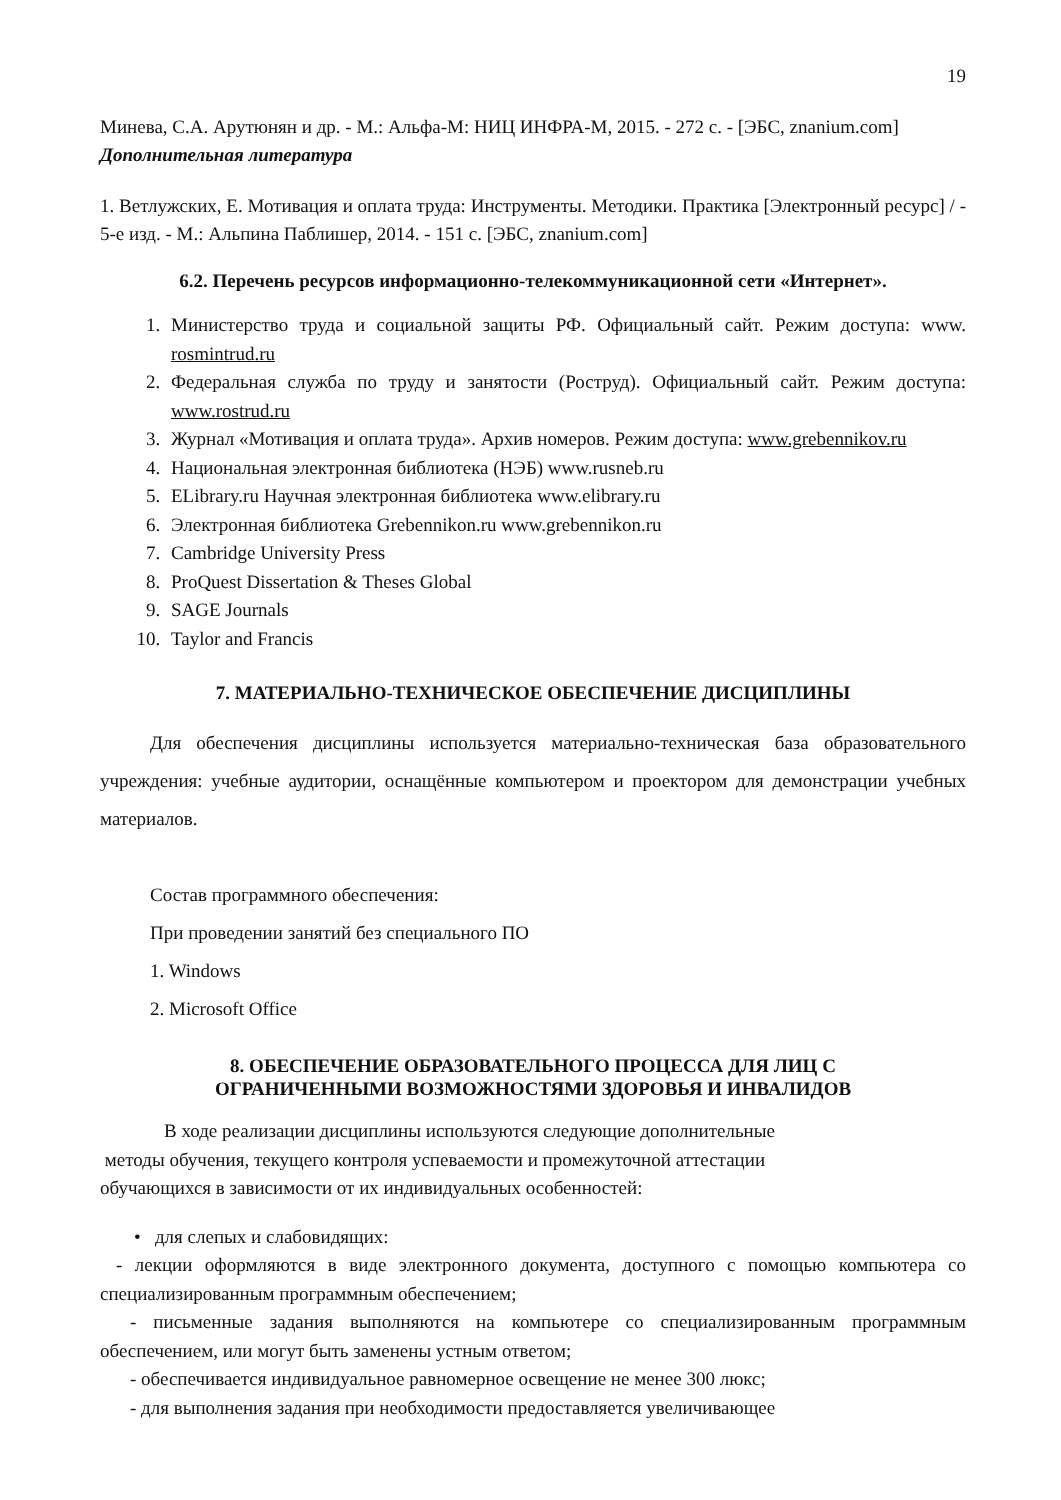19
Минева, С.А. Арутюнян и др. - М.: Альфа-М: НИЦ ИНФРА-М, 2015. - 272 с. - [ЭБС, znanium.com]
Дополнительная литература
1. Ветлужских, Е. Мотивация и оплата труда: Инструменты. Методики. Практика [Электронный ресурс] / - 5-е изд. - М.: Альпина Паблишер, 2014. - 151 с. [ЭБС, znanium.com]
6.2. Перечень ресурсов информационно-телекоммуникационной сети «Интернет».
1. Министерство труда и социальной защиты РФ. Официальный сайт. Режим доступа: www. rosmintrud.ru
2. Федеральная служба по труду и занятости (Роструд). Официальный сайт. Режим доступа: www.rostrud.ru
3. Журнал «Мотивация и оплата труда». Архив номеров. Режим доступа: www.grebennikov.ru
4. Национальная электронная библиотека (НЭБ) www.rusneb.ru
5. ELibrary.ru Научная электронная библиотека www.elibrary.ru
6. Электронная библиотека Grebennikon.ru www.grebennikon.ru
7. Cambridge University Press
8. ProQuest Dissertation & Theses Global
9. SAGE Journals
10. Taylor and Francis
7. МАТЕРИАЛЬНО-ТЕХНИЧЕСКОЕ ОБЕСПЕЧЕНИЕ ДИСЦИПЛИНЫ
Для обеспечения дисциплины используется материально-техническая база образовательного учреждения: учебные аудитории, оснащённые компьютером и проектором для демонстрации учебных материалов.
Состав программного обеспечения:
При проведении занятий без специального ПО
1. Windows
2. Microsoft Office
8. ОБЕСПЕЧЕНИЕ ОБРАЗОВАТЕЛЬНОГО ПРОЦЕССА ДЛЯ ЛИЦ С
ОГРАНИЧЕННЫМИ ВОЗМОЖНОСТЯМИ ЗДОРОВЬЯ И ИНВАЛИДОВ
В ходе реализации дисциплины используются следующие дополнительные
методы обучения, текущего контроля успеваемости и промежуточной аттестации
обучающихся в зависимости от их индивидуальных особенностей:
• для слепых и слабовидящих:
- лекции оформляются в виде электронного документа, доступного с помощью компьютера со специализированным программным обеспечением;
- письменные задания выполняются на компьютере со специализированным программным обеспечением, или могут быть заменены устным ответом;
- обеспечивается индивидуальное равномерное освещение не менее 300 люкс;
- для выполнения задания при необходимости предоставляется увеличивающее